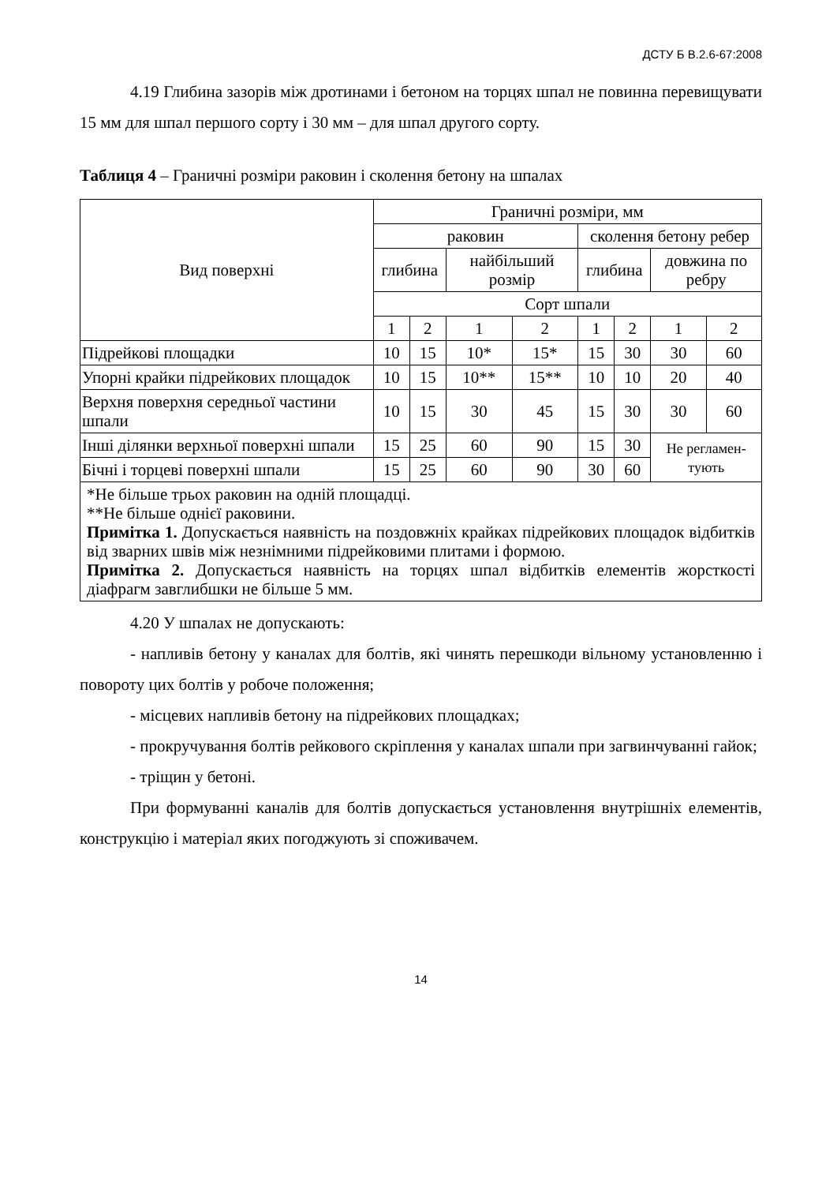ДСТУ Б В.2.6-67:2008
4.19 Глибина зазорів між дротинами і бетоном на торцях шпал не повинна перевищувати 15 мм для шпал першого сорту і 30 мм – для шпал другого сорту.
Таблиця 4 – Граничні розміри раковин і сколення бетону на шпалах
| Вид поверхні | Граничні розміри, мм | | | | | | | |
| --- | --- | --- | --- | --- | --- | --- | --- | --- |
| | раковин | | | | сколення бетону ребер | | | |
| | глибина | | найбільший розмір | | глибина | | довжина по ребру | |
| | Сорт шпали | | | | | | | |
| | 1 | 2 | 1 | 2 | 1 | 2 | 1 | 2 |
| Підрейкові площадки | 10 | 15 | 10* | 15* | 15 | 30 | 30 | 60 |
| Упорні крайки підрейкових площадок | 10 | 15 | 10** | 15** | 10 | 10 | 20 | 40 |
| Верхня поверхня середньої частини шпали | 10 | 15 | 30 | 45 | 15 | 30 | 30 | 60 |
| Інші ділянки верхньої поверхні шпали | 15 | 25 | 60 | 90 | 15 | 30 | Не регламен-тують | |
| Бічні і торцеві поверхні шпали | 15 | 25 | 60 | 90 | 30 | 60 | | |
| *Не більше трьох раковин на одній площадці. **Не більше однієї раковини. Примітка 1. Допускається наявність на поздовжніх крайках підрейкових площадок відбитків від зварних швів між незнімними підрейковими плитами і формою. Примітка 2. Допускається наявність на торцях шпал відбитків елементів жорсткості діафрагм завглибшки не більше 5 мм. | | | | | | | | |
4.20 У шпалах не допускають:
- напливів бетону у каналах для болтів, які чинять перешкоди вільному установленню і повороту цих болтів у робоче положення;
- місцевих напливів бетону на підрейкових площадках;
- прокручування болтів рейкового скріплення у каналах шпали при загвинчуванні гайок;
- тріщин у бетоні.
При формуванні каналів для болтів допускається установлення внутрішніх елементів, конструкцію і матеріал яких погоджують зі споживачем.
14